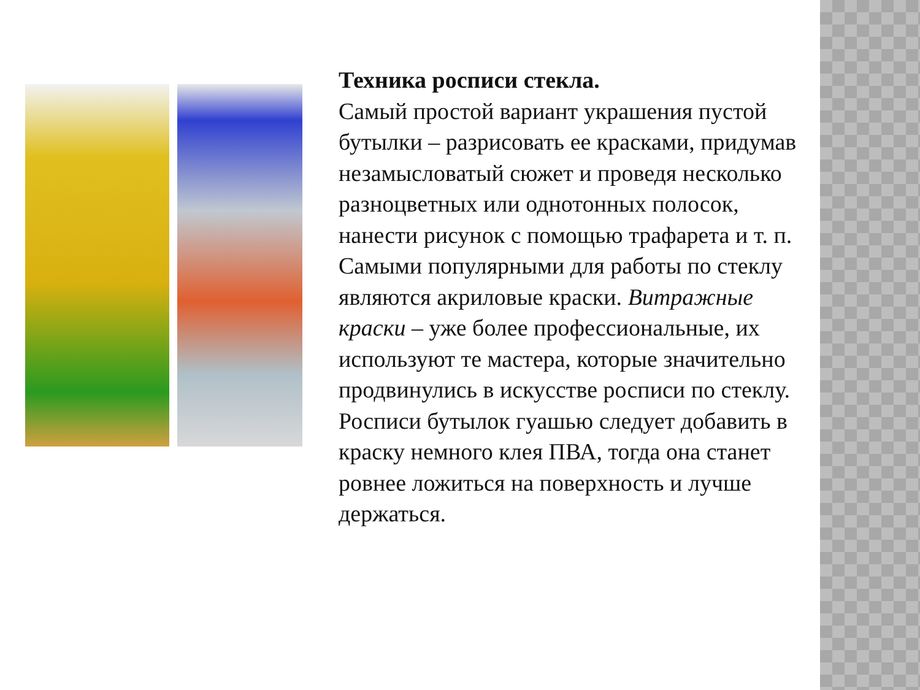Техника росписи стекла.
Самый простой вариант украшения пустой бутылки – разрисовать ее красками, придумав незамысловатый сюжет и проведя несколько разноцветных или однотонных полосок, нанести рисунок с помощью трафарета и т. п.
Самыми популярными для работы по стеклу являются акриловые краски. Витражные краски – уже более профессиональные, их используют те мастера, которые значительно продвинулись в искусстве росписи по стеклу.
Росписи бутылок гуашью следует добавить в краску немного клея ПВА, тогда она станет ровнее ложиться на поверхность и лучше держаться.